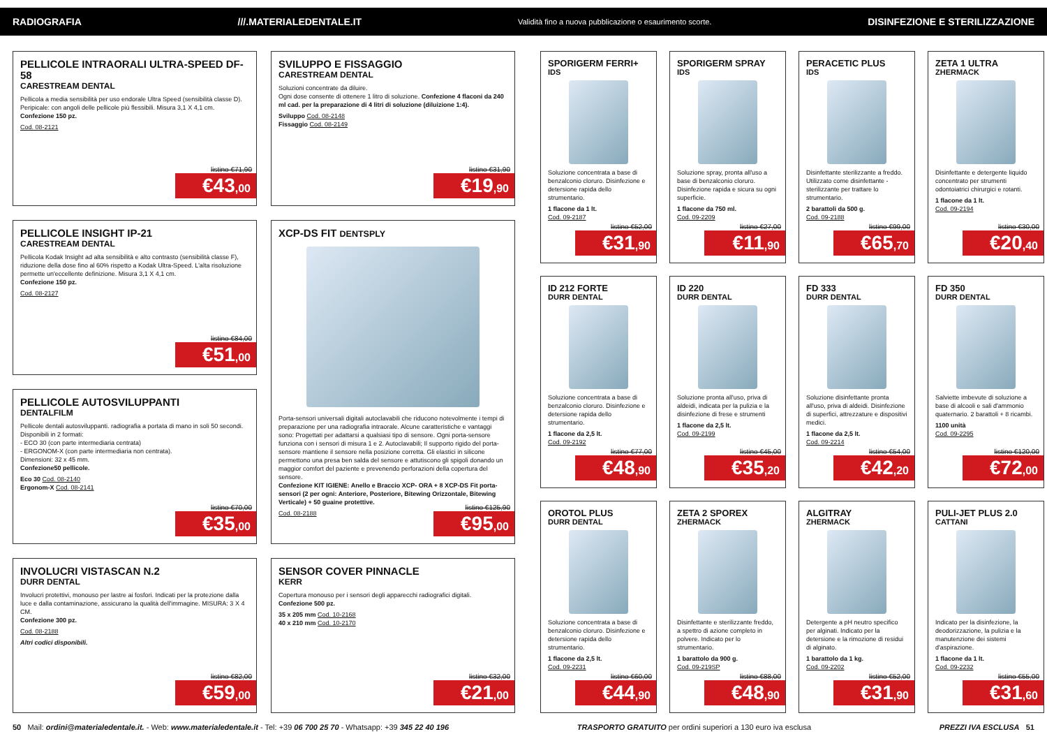RADIOGRAFIA ///.MATERIALEDENTALE.IT Validità fino a nuova pubblicazione o esaurimento scorte. DISINFEZIONE E STERILIZZAZIONE
PELLICOLE INTRAORALI ULTRA-SPEED DF-58
CARESTREAM DENTAL
Pellicola a media sensibilità per uso endorale Ultra Speed (sensibilità classe D). Peripicale: con angoli delle pellicole più flessibili. Misura 3,1 X 4,1 cm.
Confezione 150 pz.
Cod. 08-2121
listino €71,90
€43,00
SVILUPPO E FISSAGGIO
CARESTREAM DENTAL
Soluzioni concentrate da diluire.
Ogni dose consente di ottenere 1 litro di soluzione. Confezione 4 flaconi da 240 ml cad. per la preparazione di 4 litri di soluzione (diluizione 1:4).
Sviluppo Cod. 08-2148
Fissaggio Cod. 08-2149
listino €31,90
€19,90
PELLICOLE INSIGHT IP-21
CARESTREAM DENTAL
Pellicola Kodak Insight ad alta sensibilità e alto contrasto (sensibilità classe F), riduzione della dose fino al 60% rispetto a Kodak Ultra-Speed. L'alta risoluzione permette un'eccellente definizione. Misura 3,1 X 4,1 cm.
Confezione 150 pz.
Cod. 08-2127
listino €84,00
€51,00
XCP-DS FIT DENTSPLY
Porta-sensori universali digitali autoclavabili che riducono notevolmente i tempi di preparazione per una radiografia intraorale. Alcune caratteristiche e vantaggi sono: Progettati per adattarsi a qualsiasi tipo di sensore. Ogni porta-sensore funziona con i sensori di misura 1 e 2. Autoclavabili; Il supporto rigido del porta-sensore mantiene il sensore nella posizione corretta. Gli elastici in silicone permettono una presa ben salda del sensore e attutiscono gli spigoli donando un maggior comfort del paziente e prevenendo perforazioni della copertura del sensore.
Confezione KIT IGIENE: Anello e Braccio XCP- ORA + 8 XCP-DS Fit porta-sensori (2 per ogni: Anteriore, Posteriore, Bitewing Orizzontale, Bitewing Verticale) + 50 guaine protettive.
Cod. 08-2188
listino €125,90
€95,00
PELLICOLE AUTOSVILUPPANTI
DENTALFILM
Pellicole dentali autosviluppanti. radiografia a portata di mano in soli 50 secondi. Disponibili in 2 formati:
- ECO 30 (con parte intermediaria centrata)
- ERGONOM-X (con parte intermediaria non centrata).
Dimensioni: 32 x 45 mm.
Confezione50 pellicole.
Eco 30 Cod. 08-2140
Ergonom-X Cod. 08-2141
listino €70,00
€35,00
INVOLUCRI VISTASCAN N.2
DURR DENTAL
Involucri protettivi, monouso per lastre ai fosfori. Indicati per la protezione dalla luce e dalla contaminazione, assicurano la qualità dell'immagine. MISURA: 3 X 4 CM.
Confezione 300 pz.
Cod. 08-2188
Altri codici disponibili.
listino €82,00
€59,00
SENSOR COVER PINNACLE
KERR
Copertura monouso per i sensori degli apparecchi radiografici digitali.
Confezione 500 pz.
35 x 205 mm Cod. 10-2168
40 x 210 mm Cod. 10-2170
listino €32,00
€21,00
SPORIGERM FERRI+
IDS
Soluzione concentrata a base di benzalconio cloruro. Disinfezione e detersione rapida dello strumentario.
1 flacone da 1 lt.
Cod. 09-2187
listino €52,00
€31,90
SPORIGERM SPRAY
IDS
Soluzione spray, pronta all'uso a base di benzalconio cloruro. Disinfezione rapida e sicura su ogni superficie.
1 flacone da 750 ml.
Cod. 09-2209
listino €27,00
€11,90
PERACETIC PLUS
IDS
Disinfettante sterilizzante a freddo. Utilizzato come disinfettante - sterilizzante per trattare lo strumentario.
2 barattoli da 500 g.
Cod. 09-2188
listino €99,00
€65,70
ZETA 1 ULTRA
ZHERMACK
Disinfettante e detergente liquido concentrato per strumenti odontoiatrici chirurgici e rotanti.
1 flacone da 1 lt.
Cod. 09-2194
listino €30,00
€20,40
ID 212 FORTE
DURR DENTAL
Soluzione concentrata a base di benzalconio cloruro. Disinfezione e detersione rapida dello strumentario.
1 flacone da 2,5 lt.
Cod. 09-2192
listino €77,00
€48,90
ID 220
DURR DENTAL
Soluzione pronta all'uso, priva di aldeidi, indicata per la pulizia e la disinfezione di frese e strumenti
1 flacone da 2,5 lt.
Cod. 09-2199
listino €45,00
€35,20
FD 333
DURR DENTAL
Soluzione disinfettante pronta all'uso, priva di aldeidi. Disinfezione di superfici, attrezzature e dispositivi medici.
1 flacone da 2,5 lt.
Cod. 09-2214
listino €54,00
€42,20
FD 350
DURR DENTAL
Salviette imbevute di soluzione a base di alcooli e sali d'ammonio quaternario. 2 barattoli + 8 ricambi.
1100 unità
Cod. 09-2295
listino €120,00
€72,00
OROTOL PLUS
DURR DENTAL
Soluzione concentrata a base di benzalconio cloruro. Disinfezione e detersione rapida dello strumentario.
1 flacone da 2,5 lt.
Cod. 09-2231
listino €60,00
€44,90
ZETA 2 SPOREX
ZHERMACK
Disinfettante e sterilizzante freddo, a spettro di azione completo in polvere. Indicato per lo strumentario.
1 barattolo da 900 g.
Cod. 09-219SP
listino €88,00
€48,90
ALGITRAY
ZHERMACK
Detergente a pH neutro specifico per alginati. Indicato per la detersione e la rimozione di residui di alginato.
1 barattolo da 1 kg.
Cod. 09-2202
listino €52,00
€31,90
PULI-JET PLUS 2.0
CATTANI
Indicato per la disinfezione, la deodorizzazione, la pulizia e la manutenzione dei sistemi d'aspirazione.
1 flacone da 1 lt.
Cod. 09-2232
listino €55,00
€31,60
50 Mail: ordini@materialedentale.it. - Web: www.materialedentale.it - Tel: +39 06 700 25 70 - Whatsapp: +39 345 22 40 196 TRASPORTO GRATUITO per ordini superiori a 130 euro iva esclusa PREZZI IVA ESCLUSA 51